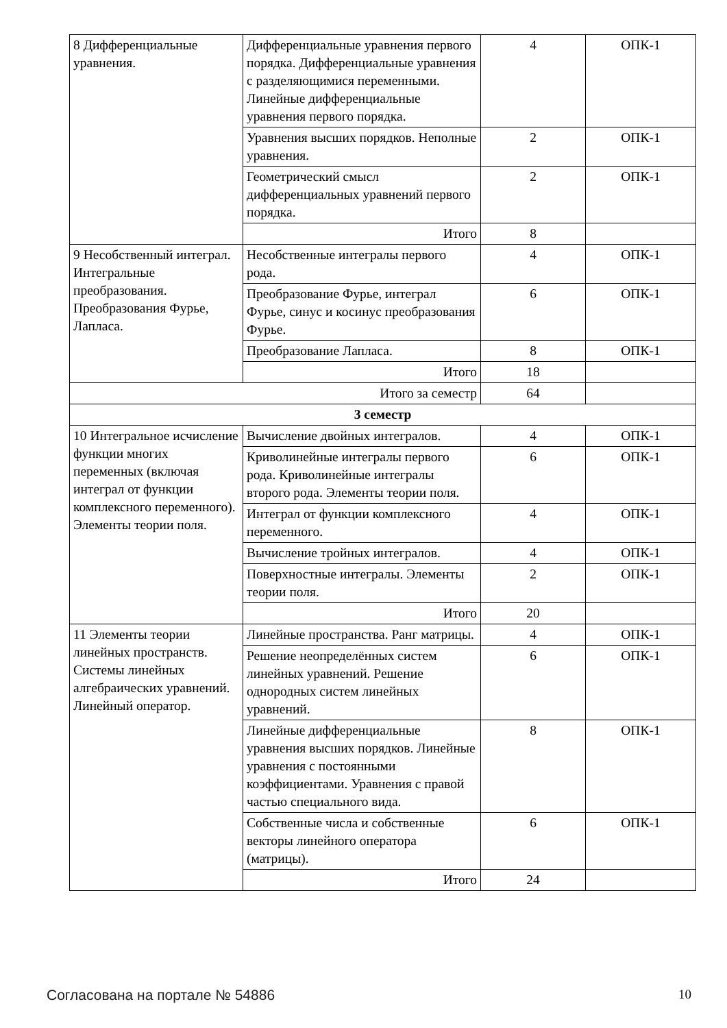| 8 Дифференциальные уравнения. | Дифференциальные уравнения первого порядка. Дифференциальные уравнения с разделяющимися переменными. Линейные дифференциальные уравнения первого порядка. | 4 | ОПК-1 |
| | Уравнения высших порядков. Неполные уравнения. | 2 | ОПК-1 |
| | Геометрический смысл дифференциальных уравнений первого порядка. | 2 | ОПК-1 |
| | Итого | 8 | |
| 9 Несобственный интеграл. Интегральные преобразования. Преобразования Фурье, Лапласа. | Несобственные интегралы первого рода. | 4 | ОПК-1 |
| | Преобразование Фурье, интеграл Фурье, синус и косинус преобразования Фурье. | 6 | ОПК-1 |
| | Преобразование Лапласа. | 8 | ОПК-1 |
| | Итого | 18 | |
| Итого за семестр | | 64 | |
| 3 семестр | | | |
| 10 Интегральное исчисление функции многих переменных (включая интеграл от функции комплексного переменного). Элементы теории поля. | Вычисление двойных интегралов. | 4 | ОПК-1 |
| | Криволинейные интегралы первого рода. Криволинейные интегралы второго рода. Элементы теории поля. | 6 | ОПК-1 |
| | Интеграл от функции комплексного переменного. | 4 | ОПК-1 |
| | Вычисление тройных интегралов. | 4 | ОПК-1 |
| | Поверхностные интегралы. Элементы теории поля. | 2 | ОПК-1 |
| | Итого | 20 | |
| 11 Элементы теории линейных пространств. Системы линейных алгебраических уравнений. Линейный оператор. | Линейные пространства. Ранг матрицы. | 4 | ОПК-1 |
| | Решение неопределённых систем линейных уравнений. Решение однородных систем линейных уравнений. | 6 | ОПК-1 |
| | Линейные дифференциальные уравнения высших порядков. Линейные уравнения с постоянными коэффициентами. Уравнения с правой частью специального вида. | 8 | ОПК-1 |
| | Собственные числа и собственные векторы линейного оператора (матрицы). | 6 | ОПК-1 |
| | Итого | 24 | |
Согласована на портале № 54886 10